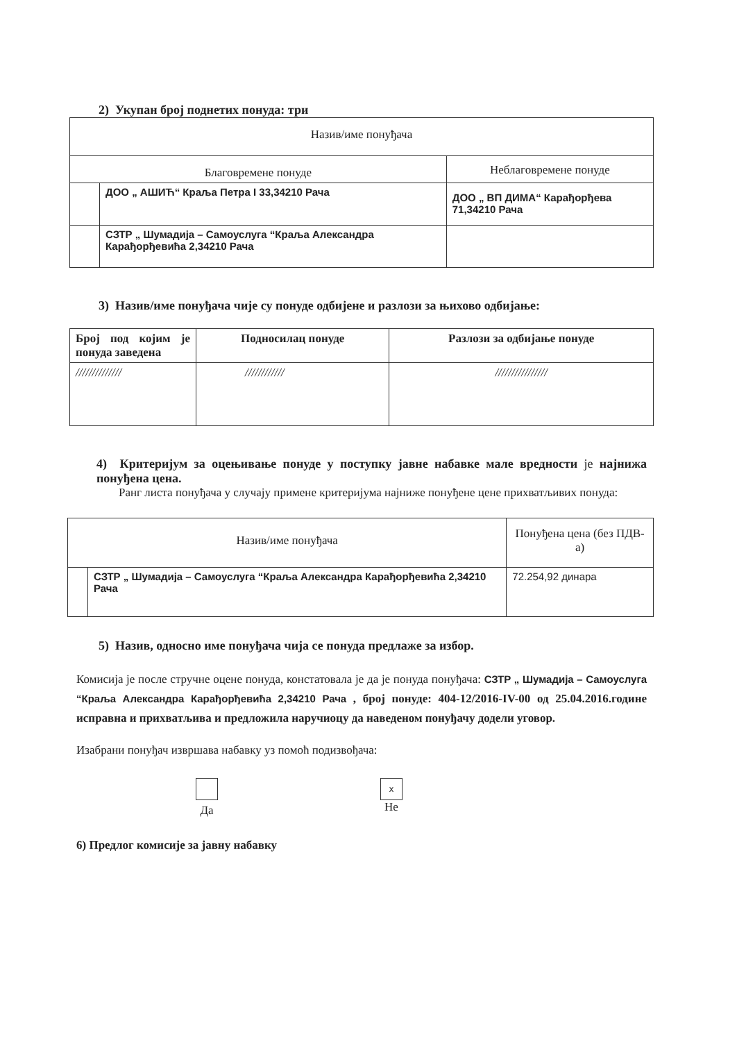2) Укупан број поднетих понуда: три
| Назив/име понуђача | | |
| Благовремене понуде | | Неблаговремене понуде |
| | ДОО „ АШИЋ“ Краља Петра I 33,34210 Рача | ДОО „ ВП ДИМА“ Карађорђева 71,34210 Рача |
| | СЗТР „ Шумадија – Самоуслуга “Краља Александра Карађорђевића 2,34210 Рача | |
3) Назив/име понуђача чије су понуде одбијене и разлози за њихово одбијање:
| Број под којим је понуда заведена | Подносилац понуде | Разлози за одбијање понуде |
| --- | --- | --- |
| ////////////// | //////////// | //////////////// |
4) Критеријум за оцењивање понуде у поступку јавне набавке мале вредности је најнижа понуђена цена.
Ранг листа понуђача у случају примене критеријума најниже понуђене цене прихватљивих понуда:
| Назив/име понуђача | | Понуђена цена (без ПДВ-а) |
| | СЗТР „ Шумадија – Самоуслуга “Краља Александра Карађорђевића 2,34210 Рача | 72.254,92 динара |
5) Назив, односно име понуђача чија се понуда предлаже за избор.
Комисија је после стручне оцене понуда, констатовала је да је понуда понуђача: СЗТР „ Шумадија – Самоуслуга “Краља Александра Карађорђевића 2,34210 Рача , број понуде: 404-12/2016-IV-00 од 25.04.2016.године исправна и прихватљива и предложила наручиоцу да наведеном понуђачу додели уговор.
Изабрани понуђач извршава набавку уз помоћ подизвођача:
Да
x
Не
6) Предлог комисије за јавну набавку